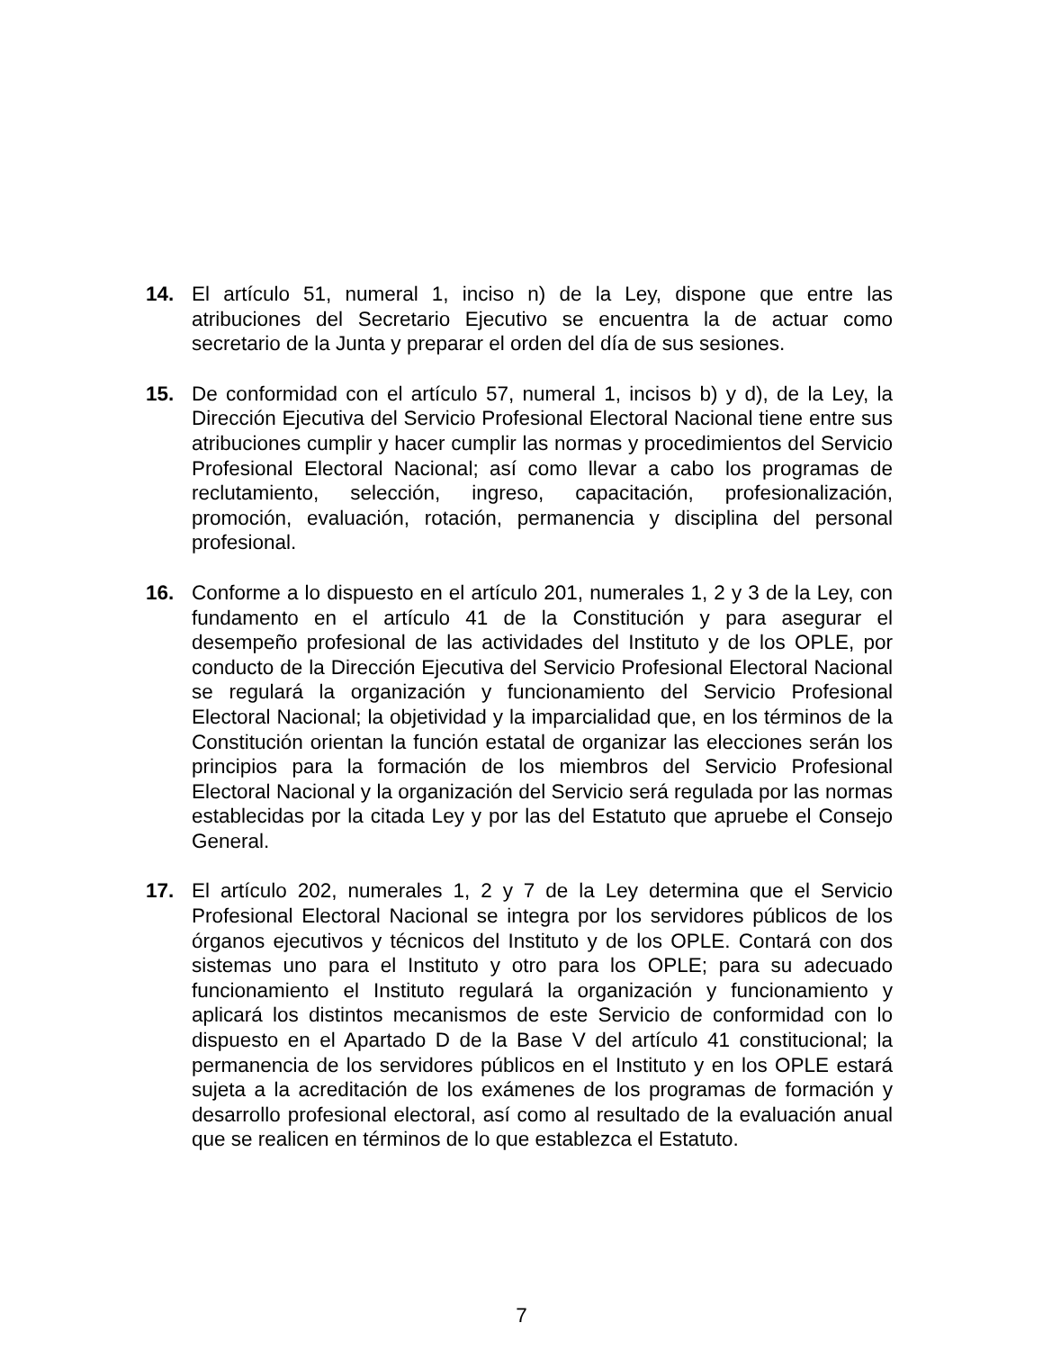14. El artículo 51, numeral 1, inciso n) de la Ley, dispone que entre las atribuciones del Secretario Ejecutivo se encuentra la de actuar como secretario de la Junta y preparar el orden del día de sus sesiones.
15. De conformidad con el artículo 57, numeral 1, incisos b) y d), de la Ley, la Dirección Ejecutiva del Servicio Profesional Electoral Nacional tiene entre sus atribuciones cumplir y hacer cumplir las normas y procedimientos del Servicio Profesional Electoral Nacional; así como llevar a cabo los programas de reclutamiento, selección, ingreso, capacitación, profesionalización, promoción, evaluación, rotación, permanencia y disciplina del personal profesional.
16. Conforme a lo dispuesto en el artículo 201, numerales 1, 2 y 3 de la Ley, con fundamento en el artículo 41 de la Constitución y para asegurar el desempeño profesional de las actividades del Instituto y de los OPLE, por conducto de la Dirección Ejecutiva del Servicio Profesional Electoral Nacional se regulará la organización y funcionamiento del Servicio Profesional Electoral Nacional; la objetividad y la imparcialidad que, en los términos de la Constitución orientan la función estatal de organizar las elecciones serán los principios para la formación de los miembros del Servicio Profesional Electoral Nacional y la organización del Servicio será regulada por las normas establecidas por la citada Ley y por las del Estatuto que apruebe el Consejo General.
17. El artículo 202, numerales 1, 2 y 7 de la Ley determina que el Servicio Profesional Electoral Nacional se integra por los servidores públicos de los órganos ejecutivos y técnicos del Instituto y de los OPLE. Contará con dos sistemas uno para el Instituto y otro para los OPLE; para su adecuado funcionamiento el Instituto regulará la organización y funcionamiento y aplicará los distintos mecanismos de este Servicio de conformidad con lo dispuesto en el Apartado D de la Base V del artículo 41 constitucional; la permanencia de los servidores públicos en el Instituto y en los OPLE estará sujeta a la acreditación de los exámenes de los programas de formación y desarrollo profesional electoral, así como al resultado de la evaluación anual que se realicen en términos de lo que establezca el Estatuto.
7